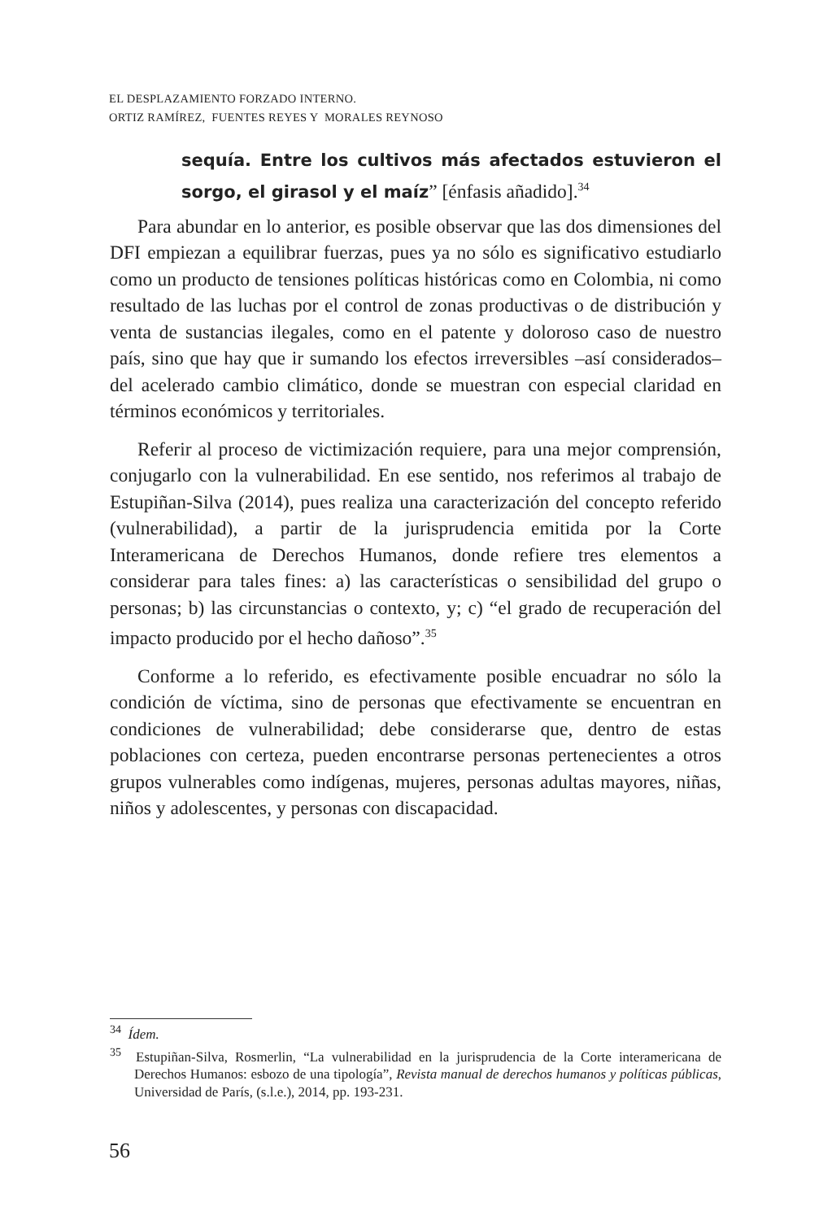EL DESPLAZAMIENTO FORZADO INTERNO.
ORTIZ RAMÍREZ, FUENTES REYES Y MORALES REYNOSO
sequía. Entre los cultivos más afectados estuvieron el sorgo, el girasol y el maíz” [énfasis añadido].<sup>34</sup>
Para abundar en lo anterior, es posible observar que las dos dimensiones del DFI empiezan a equilibrar fuerzas, pues ya no sólo es significativo estudiarlo como un producto de tensiones políticas históricas como en Colombia, ni como resultado de las luchas por el control de zonas productivas o de distribución y venta de sustancias ilegales, como en el patente y doloroso caso de nuestro país, sino que hay que ir sumando los efectos irreversibles –así considerados– del acelerado cambio climático, donde se muestran con especial claridad en términos económicos y territoriales.
Referir al proceso de victimización requiere, para una mejor comprensión, conjugarlo con la vulnerabilidad. En ese sentido, nos referimos al trabajo de Estupiñan-Silva (2014), pues realiza una caracterización del concepto referido (vulnerabilidad), a partir de la jurisprudencia emitida por la Corte Interamericana de Derechos Humanos, donde refiere tres elementos a considerar para tales fines: a) las características o sensibilidad del grupo o personas; b) las circunstancias o contexto, y; c) “el grado de recuperación del impacto producido por el hecho dañoso”.<sup>35</sup>
Conforme a lo referido, es efectivamente posible encuadrar no sólo la condición de víctima, sino de personas que efectivamente se encuentran en condiciones de vulnerabilidad; debe considerarse que, dentro de estas poblaciones con certeza, pueden encontrarse personas pertenecientes a otros grupos vulnerables como indígenas, mujeres, personas adultas mayores, niñas, niños y adolescentes, y personas con discapacidad.
<sup>34</sup> Ídem.
<sup>35</sup> Estupiñan-Silva, Rosmerlin, “La vulnerabilidad en la jurisprudencia de la Corte interamericana de Derechos Humanos: esbozo de una tipología”, Revista manual de derechos humanos y políticas públicas, Universidad de París, (s.l.e.), 2014, pp. 193-231.
56